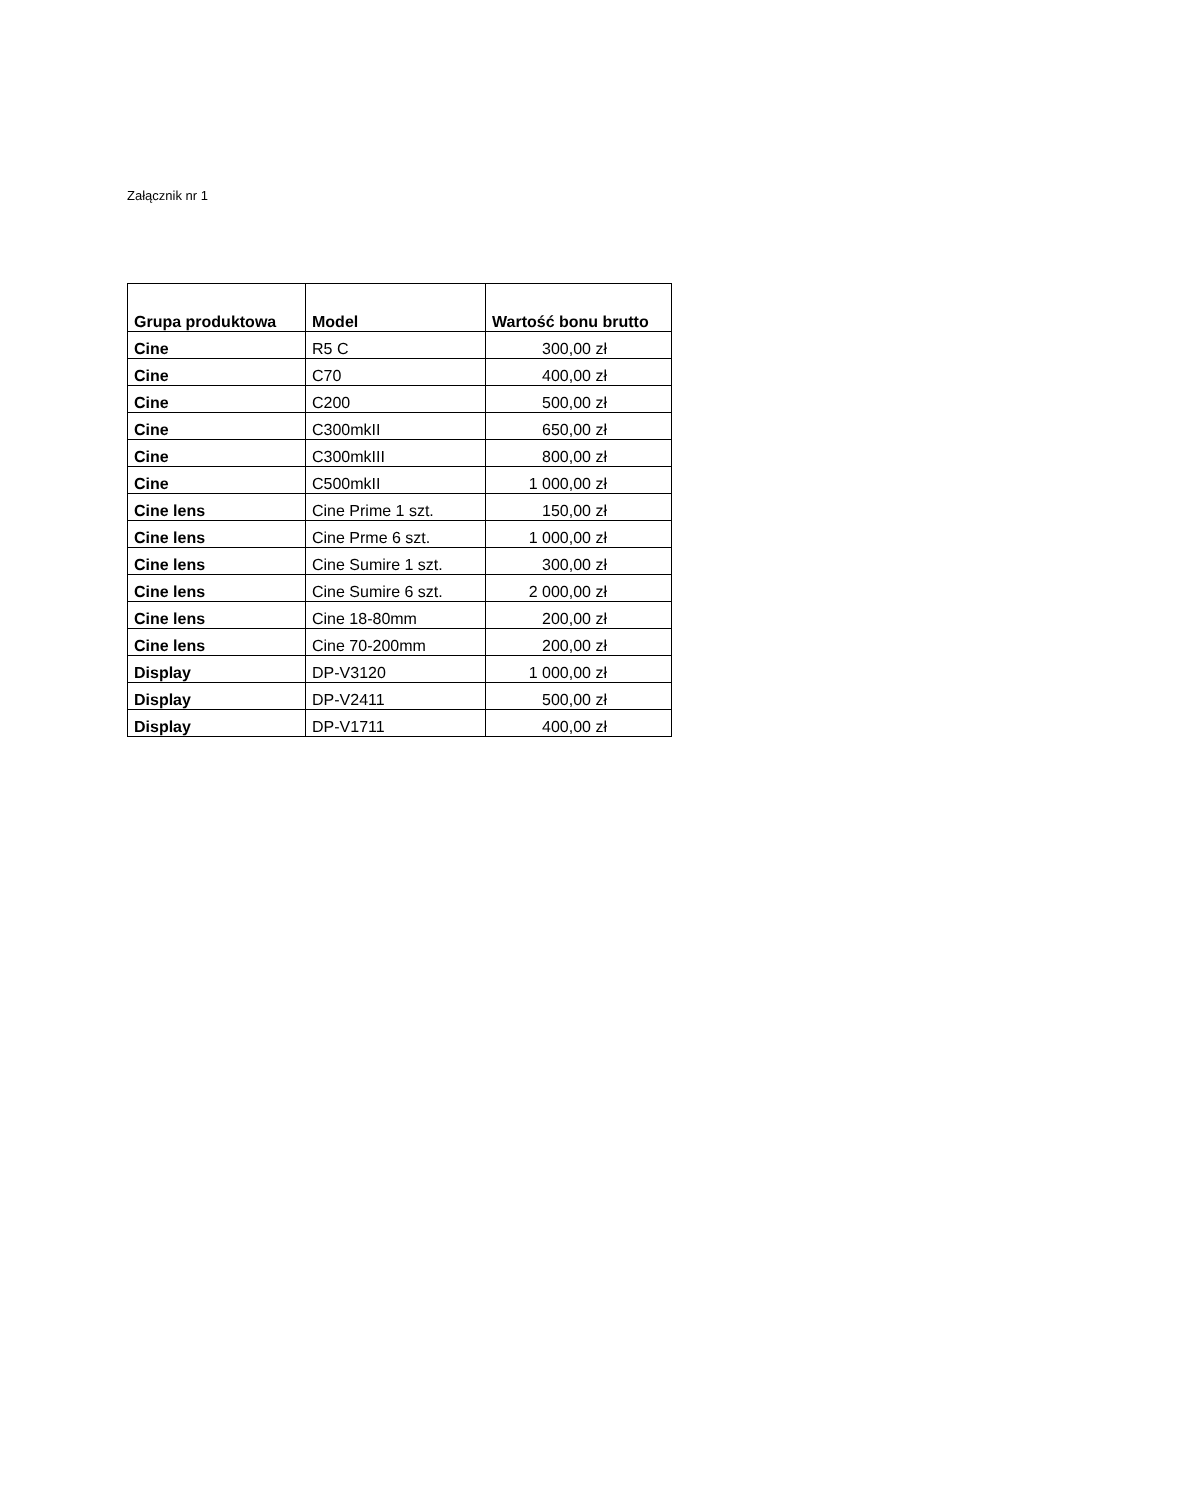Załącznik nr 1
| Grupa produktowa | Model | Wartość bonu brutto |
| --- | --- | --- |
| Cine | R5 C | 300,00 zł |
| Cine | C70 | 400,00 zł |
| Cine | C200 | 500,00 zł |
| Cine | C300mkII | 650,00 zł |
| Cine | C300mkIII | 800,00 zł |
| Cine | C500mkII | 1 000,00 zł |
| Cine lens | Cine Prime 1 szt. | 150,00 zł |
| Cine lens | Cine Prme 6 szt. | 1 000,00 zł |
| Cine lens | Cine Sumire 1 szt. | 300,00 zł |
| Cine lens | Cine Sumire 6 szt. | 2 000,00 zł |
| Cine lens | Cine 18-80mm | 200,00 zł |
| Cine lens | Cine 70-200mm | 200,00 zł |
| Display | DP-V3120 | 1 000,00 zł |
| Display | DP-V2411 | 500,00 zł |
| Display | DP-V1711 | 400,00 zł |